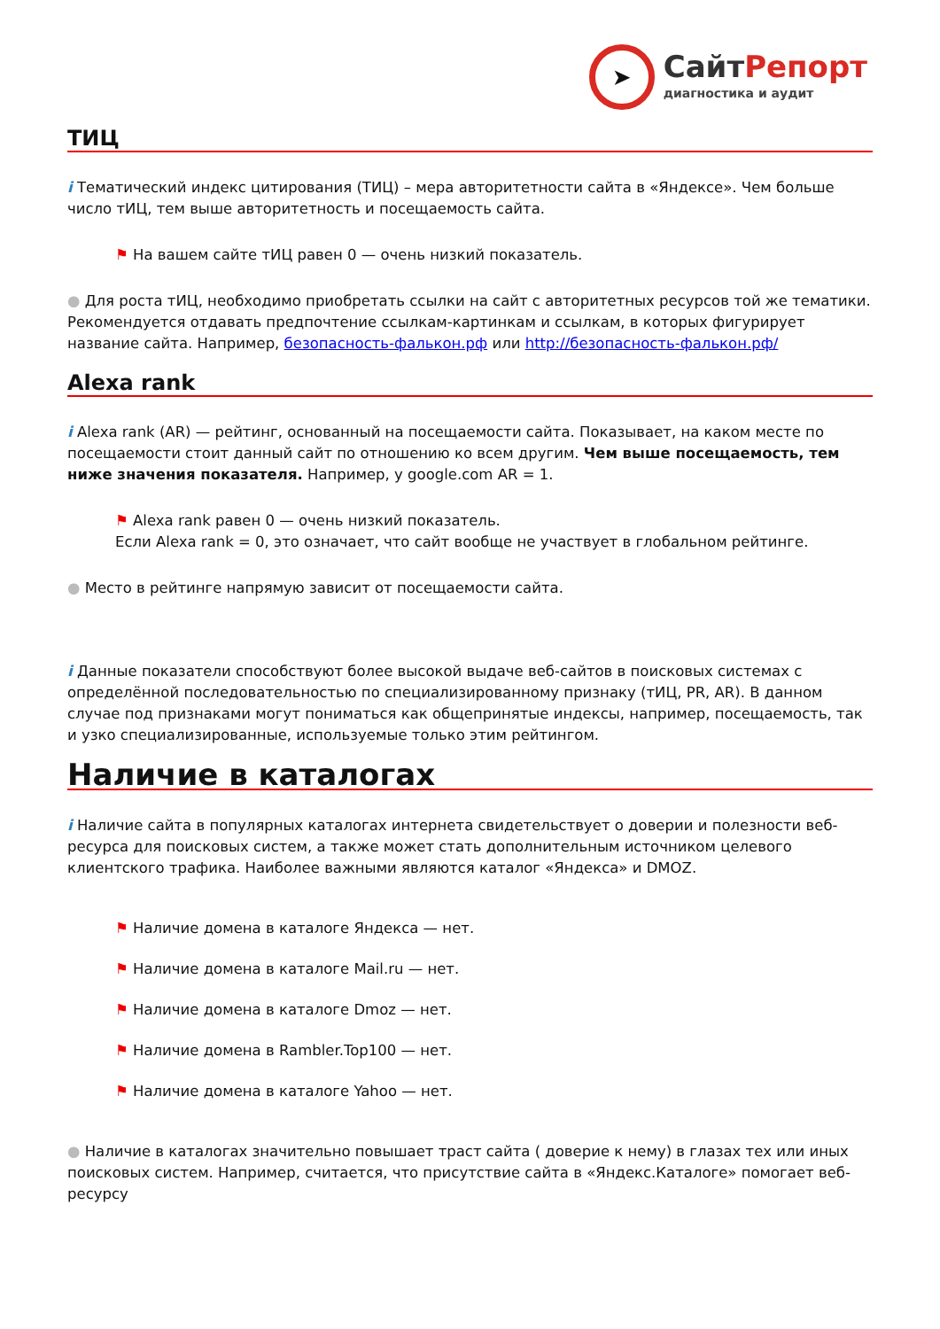➤
СайтРепорт
диагностика и аудит
ТИЦ
i Тематический индекс цитирования (ТИЦ) – мера авторитетности сайта в «Яндексе». Чем больше число тИЦ, тем выше авторитетность и посещаемость сайта.
⚑ На вашем сайте тИЦ равен 0 — очень низкий показатель.
● Для роста тИЦ, необходимо приобретать ссылки на сайт с авторитетных ресурсов той же тематики. Рекомендуется отдавать предпочтение ссылкам-картинкам и ссылкам, в которых фигурирует название сайта. Например, безопасность-фалькон.рф или http://безопасность-фалькон.рф/
Alexa rank
i Alexa rank (AR) — рейтинг, основанный на посещаемости сайта. Показывает, на каком месте по посещаемости стоит данный сайт по отношению ко всем другим. Чем выше посещаемость, тем ниже значения показателя. Например, у google.com AR = 1.
⚑ Alexa rank равен 0 — очень низкий показатель.
Если Alexa rank = 0, это означает, что сайт вообще не участвует в глобальном рейтинге.
● Место в рейтинге напрямую зависит от посещаемости сайта.
i Данные показатели способствуют более высокой выдаче веб-сайтов в поисковых системах с определённой последовательностью по специализированному признаку (тИЦ, PR, AR). В данном случае под признаками могут пониматься как общепринятые индексы, например, посещаемость, так и узко специализированные, используемые только этим рейтингом.
Наличие в каталогах
i Наличие сайта в популярных каталогах интернета свидетельствует о доверии и полезности веб-ресурса для поисковых систем, а также может стать дополнительным источником целевого клиентского трафика. Наиболее важными являются каталог «Яндекса» и DMOZ.
⚑ Наличие домена в каталоге Яндекса — нет.
⚑ Наличие домена в каталоге Mail.ru — нет.
⚑ Наличие домена в каталоге Dmoz — нет.
⚑ Наличие домена в Rambler.Top100 — нет.
⚑ Наличие домена в каталоге Yahoo — нет.
● Наличие в каталогах значительно повышает траст сайта ( доверие к нему) в глазах тех или иных поисковых систем. Например, считается, что присутствие сайта в «Яндекс.Каталоге» помогает веб-ресурсу